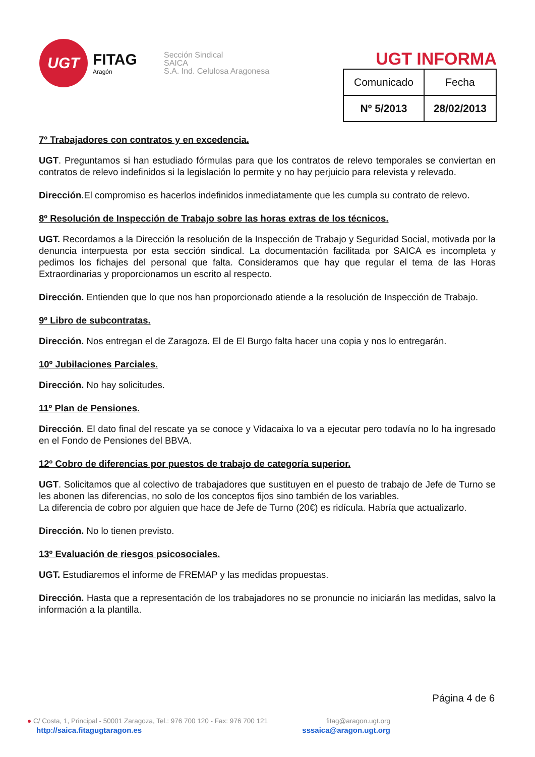UGT
FITAG
Aragón
Sección Sindical
SAICA
S.A. Ind. Celulosa Aragonesa
UGT INFORMA
| Comunicado | Fecha |
| --- | --- |
| Nº 5/2013 | 28/02/2013 |
7º Trabajadores con contratos y en excedencia.
UGT. Preguntamos si han estudiado fórmulas para que los contratos de relevo temporales se conviertan en contratos de relevo indefinidos si la legislación lo permite y no hay perjuicio para relevista y relevado.
Dirección.El compromiso es hacerlos indefinidos inmediatamente que les cumpla su contrato de relevo.
8º Resolución de Inspección de Trabajo sobre las horas extras de los técnicos.
UGT. Recordamos a la Dirección la resolución de la Inspección de Trabajo y Seguridad Social, motivada por la denuncia interpuesta por esta sección sindical. La documentación facilitada por SAICA es incompleta y pedimos los fichajes del personal que falta. Consideramos que hay que regular el tema de las Horas Extraordinarias y proporcionamos un escrito al respecto.
Dirección. Entienden que lo que nos han proporcionado atiende a la resolución de Inspección de Trabajo.
9º Libro de subcontratas.
Dirección. Nos entregan el de Zaragoza. El de El Burgo falta hacer una copia y nos lo entregarán.
10º Jubilaciones Parciales.
Dirección. No hay solicitudes.
11º Plan de Pensiones.
Dirección. El dato final del rescate ya se conoce y Vidacaixa lo va a ejecutar pero todavía no lo ha ingresado en el Fondo de Pensiones del BBVA.
12º Cobro de diferencias por puestos de trabajo de categoría superior.
UGT. Solicitamos que al colectivo de trabajadores que sustituyen en el puesto de trabajo de Jefe de Turno se les abonen las diferencias, no solo de los conceptos fijos sino también de los variables.
La diferencia de cobro por alguien que hace de Jefe de Turno (20€) es ridícula. Habría que actualizarlo.
Dirección. No lo tienen previsto.
13º Evaluación de riesgos psicosociales.
UGT. Estudiaremos el informe de FREMAP y las medidas propuestas.
Dirección. Hasta que a representación de los trabajadores no se pronuncie no iniciarán las medidas, salvo la información a la plantilla.
Página 4 de 6
● C/ Costa, 1, Principal - 50001 Zaragoza, Tel.: 976 700 120 - Fax: 976 700 121 fitag@aragon.ugt.org
http://saica.fitagugtaragon.es sssaica@aragon.ugt.org